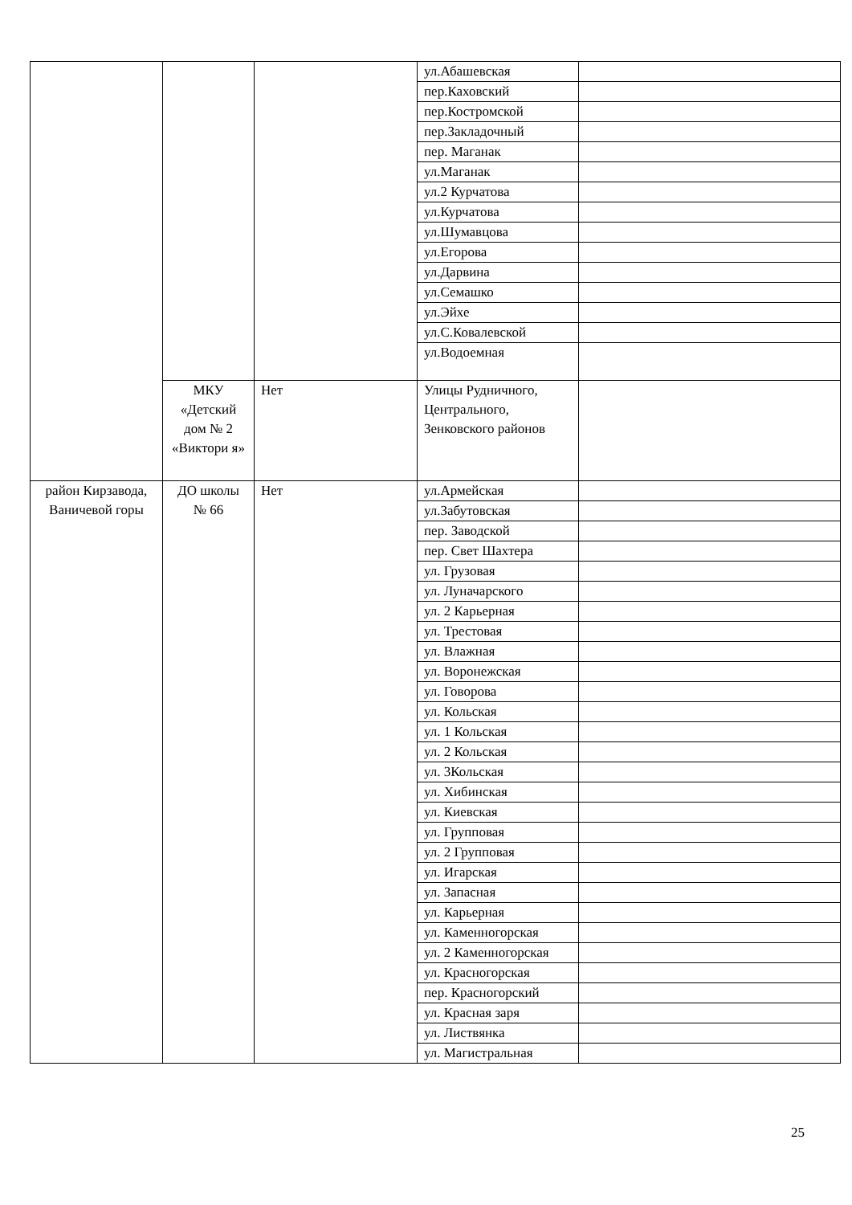| | | | ул.Абашевская | |
| | | | пер.Каховский | |
| | | | пер.Костромской | |
| | | | пер.Закладочный | |
| | | | пер. Маганак | |
| | | | ул.Маганак | |
| | | | ул.2 Курчатова | |
| | | | ул.Курчатова | |
| | | | ул.Шумавцова | |
| | | | ул.Егорова | |
| | | | ул.Дарвина | |
| | | | ул.Семашко | |
| | | | ул.Эйхе | |
| | | | ул.С.Ковалевской | |
| | | | ул.Водоемная | |
| | МКУ «Детский дом № 2 «Виктори я» | Нет | Улицы Рудничного, Центрального, Зенковского районов | |
| район Кирзавода, Ваничевой горы | ДО школы № 66 | Нет | ул.Армейская | |
| | | | ул.Забутовская | |
| | | | пер. Заводской | |
| | | | пер. Свет Шахтера | |
| | | | ул. Грузовая | |
| | | | ул. Луначарского | |
| | | | ул. 2 Карьерная | |
| | | | ул. Трестовая | |
| | | | ул. Влажная | |
| | | | ул. Воронежская | |
| | | | ул. Говорова | |
| | | | ул. Кольская | |
| | | | ул. 1 Кольская | |
| | | | ул. 2 Кольская | |
| | | | ул. 3Кольская | |
| | | | ул. Хибинская | |
| | | | ул. Киевская | |
| | | | ул. Групповая | |
| | | | ул. 2 Групповая | |
| | | | ул. Игарская | |
| | | | ул. Запасная | |
| | | | ул. Карьерная | |
| | | | ул. Каменногорская | |
| | | | ул. 2 Каменногорская | |
| | | | ул. Красногорская | |
| | | | пер. Красногорский | |
| | | | ул. Красная заря | |
| | | | ул. Листвянка | |
| | | | ул. Магистральная | |
25